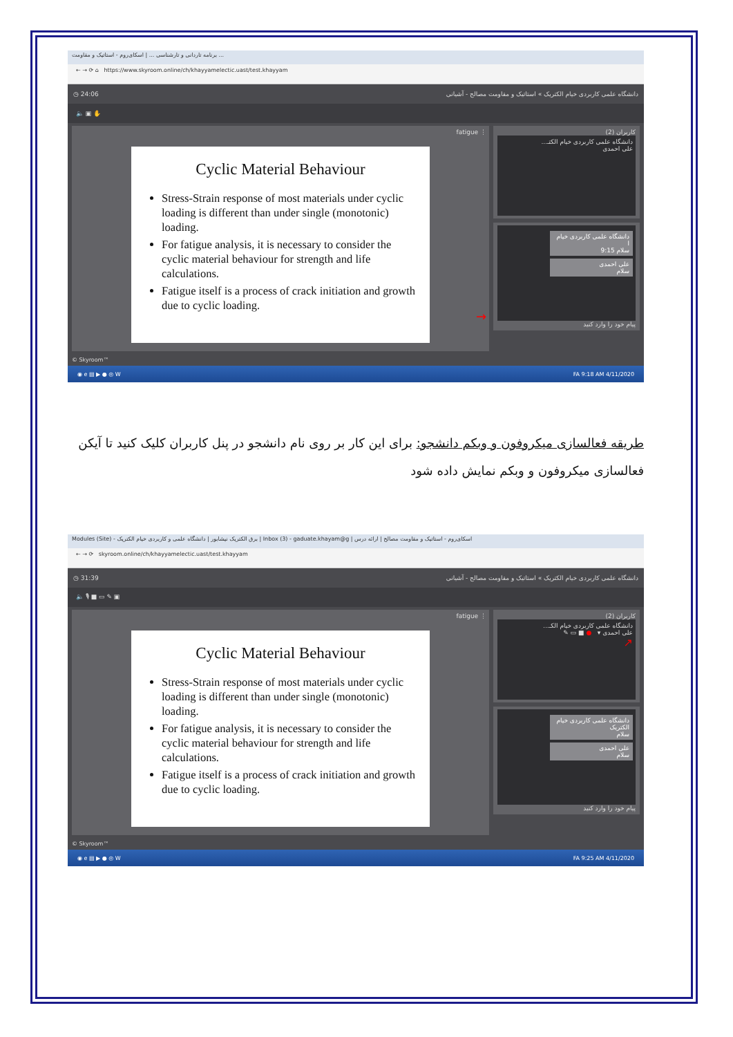برنامه تاردانی و تارشناسی ... | اسکای‌روم - استاتیک و مقاومت ...
← → ⟳ ⌂ https://www.skyroom.online/ch/khayyamelectic.uast/test.khayyam
◷ 24:06 دانشگاه علمی کاربردی خیام الکتریک » استاتیک و مقاومت مصالح - آشیانی
🔈 ▣ ✋
fatigue ⋮
Cyclic Material Behaviour
Stress-Strain response of most materials under cyclic loading is different than under single (monotonic) loading.
For fatigue analysis, it is necessary to consider the cyclic material behaviour for strength and life calculations.
Fatigue itself is a process of crack initiation and growth due to cyclic loading.
→
کاربران (2)
دانشگاه علمی کاربردی خیام الکتـ...
علی احمدی
دانشگاه علمی کاربردی خیام ا
سلام 9:15
علی احمدی
سلام
پیام خود را وارد کنید
© Skyroom™
◉ e ▤ ▶ ● ◎ W FA 9:18 AM 4/11/2020
طریقه فعالسازی میکروفون و وبکم دانشجو: برای این کار بر روی نام دانشجو در پنل کاربران کلیک کنید تا آیکن فعالسازی میکروفون و وبکم نمایش داده شود
Modules (Site) - برق الکتریک نیشابور | دانشگاه علمی و کاربردی خیام الکتریک | Inbox (3) - gaduate.khayam@g | اسکای‌روم - استاتیک و مقاومت مصالح | ارائه درس
← → ⟳ skyroom.online/ch/khayyamelectic.uast/test.khayyam
◷ 31:39 دانشگاه علمی کاربردی خیام الکتریک » استاتیک و مقاومت مصالح - آشیانی
🔈 🎙 ■ ▭ ✎ ▣
fatigue ⋮
Cyclic Material Behaviour
Stress-Strain response of most materials under cyclic loading is different than under single (monotonic) loading.
For fatigue analysis, it is necessary to consider the cyclic material behaviour for strength and life calculations.
Fatigue itself is a process of crack initiation and growth due to cyclic loading.
کاربران (2)
دانشگاه علمی کاربردی خیام الکـ...
علی احمدی ▾ ● ■ ▭ ✎
↗
دانشگاه علمی کاربردی خیام الکتریک
سلام
علی احمدی
سلام
پیام خود را وارد کنید
© Skyroom™
◉ e ▤ ▶ ● ◎ W FA 9:25 AM 4/11/2020